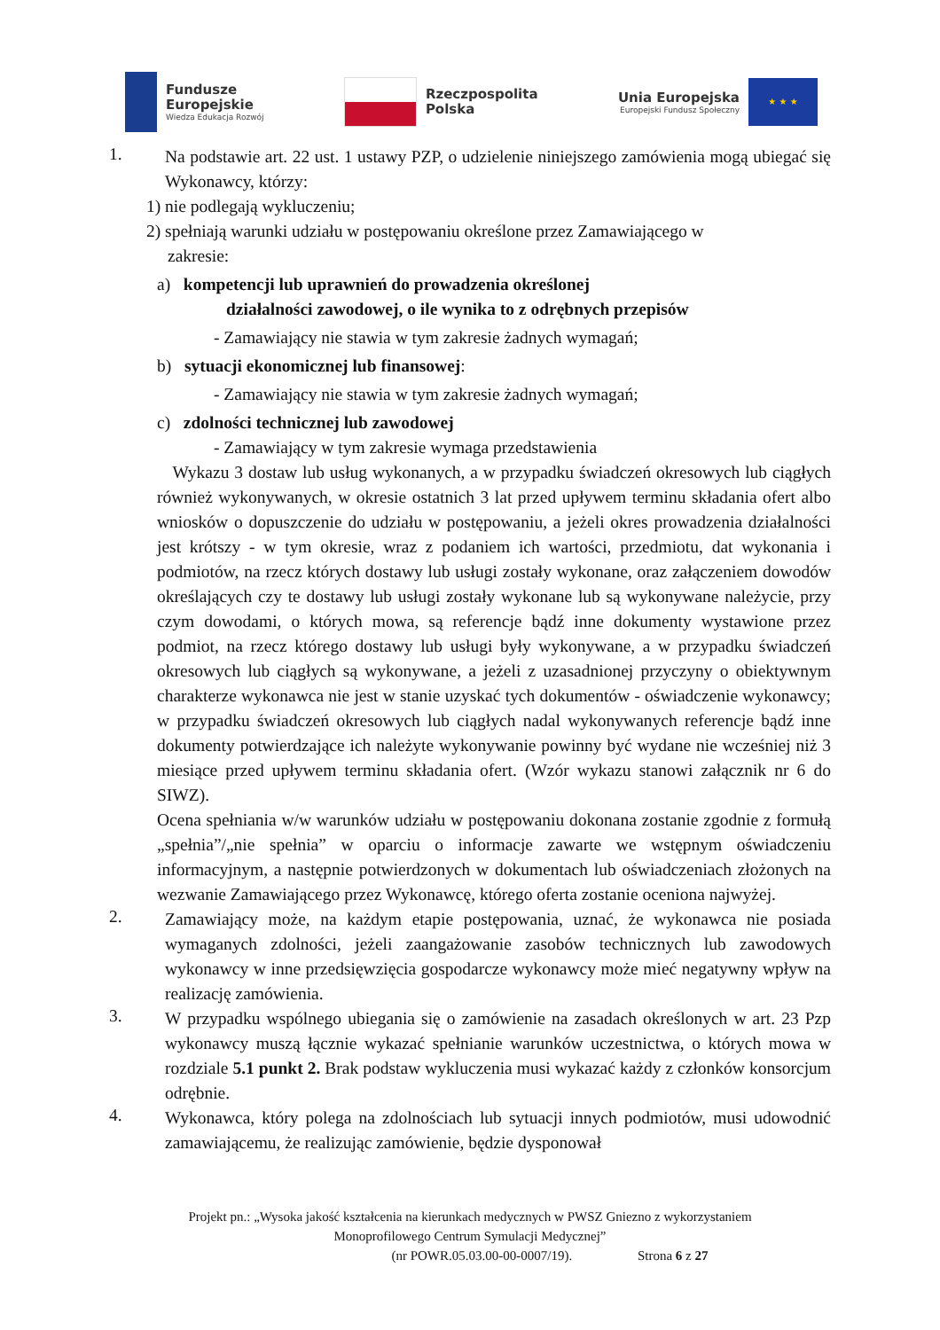Fundusze
Europejskie
Wiedza Edukacja Rozwój
Rzeczpospolita
Polska
Unia Europejska
Europejski Fundusz Społeczny
★ ★ ★
1.
Na podstawie art. 22 ust. 1 ustawy PZP, o udzielenie niniejszego zamówienia mogą ubiegać się Wykonawcy, którzy:
1) nie podlegają wykluczeniu;
2) spełniają warunki udziału w postępowaniu określone przez Zamawiającego w
zakresie:
a) kompetencji lub uprawnień do prowadzenia określonej
działalności zawodowej, o ile wynika to z odrębnych przepisów
- Zamawiający nie stawia w tym zakresie żadnych wymagań;
b) sytuacji ekonomicznej lub finansowej:
- Zamawiający nie stawia w tym zakresie żadnych wymagań;
c) zdolności technicznej lub zawodowej
- Zamawiający w tym zakresie wymaga przedstawienia
Wykazu 3 dostaw lub usług wykonanych, a w przypadku świadczeń okresowych lub ciągłych również wykonywanych, w okresie ostatnich 3 lat przed upływem terminu składania ofert albo wniosków o dopuszczenie do udziału w postępowaniu, a jeżeli okres prowadzenia działalności jest krótszy - w tym okresie, wraz z podaniem ich wartości, przedmiotu, dat wykonania i podmiotów, na rzecz których dostawy lub usługi zostały wykonane, oraz załączeniem dowodów określających czy te dostawy lub usługi zostały wykonane lub są wykonywane należycie, przy czym dowodami, o których mowa, są referencje bądź inne dokumenty wystawione przez podmiot, na rzecz którego dostawy lub usługi były wykonywane, a w przypadku świadczeń okresowych lub ciągłych są wykonywane, a jeżeli z uzasadnionej przyczyny o obiektywnym charakterze wykonawca nie jest w stanie uzyskać tych dokumentów - oświadczenie wykonawcy; w przypadku świadczeń okresowych lub ciągłych nadal wykonywanych referencje bądź inne dokumenty potwierdzające ich należyte wykonywanie powinny być wydane nie wcześniej niż 3 miesiące przed upływem terminu składania ofert. (Wzór wykazu stanowi załącznik nr 6 do SIWZ).
Ocena spełniania w/w warunków udziału w postępowaniu dokonana zostanie zgodnie z formułą „spełnia”/„nie spełnia” w oparciu o informacje zawarte we wstępnym oświadczeniu informacyjnym, a następnie potwierdzonych w dokumentach lub oświadczeniach złożonych na wezwanie Zamawiającego przez Wykonawcę, którego oferta zostanie oceniona najwyżej.
2.
Zamawiający może, na każdym etapie postępowania, uznać, że wykonawca nie posiada wymaganych zdolności, jeżeli zaangażowanie zasobów technicznych lub zawodowych wykonawcy w inne przedsięwzięcia gospodarcze wykonawcy może mieć negatywny wpływ na realizację zamówienia.
3.
W przypadku wspólnego ubiegania się o zamówienie na zasadach określonych w art. 23 Pzp wykonawcy muszą łącznie wykazać spełnianie warunków uczestnictwa, o których mowa w rozdziale 5.1 punkt 2. Brak podstaw wykluczenia musi wykazać każdy z członków konsorcjum odrębnie.
4.
Wykonawca, który polega na zdolnościach lub sytuacji innych podmiotów, musi udowodnić zamawiającemu, że realizując zamówienie, będzie dysponował
Projekt pn.: „Wysoka jakość kształcenia na kierunkach medycznych w PWSZ Gniezno z wykorzystaniem
Monoprofilowego Centrum Symulacji Medycznej”
(nr POWR.05.03.00-00-0007/19). Strona 6 z 27